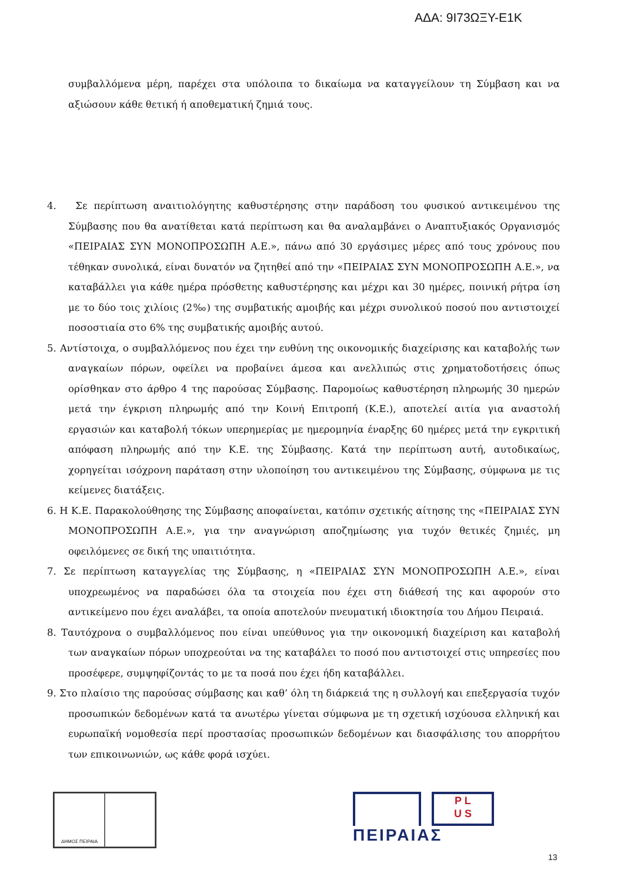ΑΔΑ: 9Ι73ΩΞΥ-Ε1Κ
συμβαλλόμενα μέρη, παρέχει στα υπόλοιπα το δικαίωμα να καταγγείλουν τη Σύμβαση και να αξιώσουν κάθε θετική ή αποθεματική ζημιά τους.
4. Σε περίπτωση αναιτιολόγητης καθυστέρησης στην παράδοση του φυσικού αντικειμένου της Σύμβασης που θα ανατίθεται κατά περίπτωση και θα αναλαμβάνει ο Αναπτυξιακός Οργανισμός «ΠΕΙΡΑΙΑΣ ΣΥΝ ΜΟΝΟΠΡΟΣΩΠΗ Α.Ε.», πάνω από 30 εργάσιμες μέρες από τους χρόνους που τέθηκαν συνολικά, είναι δυνατόν να ζητηθεί από την «ΠΕΙΡΑΙΑΣ ΣΥΝ ΜΟΝΟΠΡΟΣΩΠΗ Α.Ε.», να καταβάλλει για κάθε ημέρα πρόσθετης καθυστέρησης και μέχρι και 30 ημέρες, ποινική ρήτρα ίση με το δύο τοις χιλίοις (2‰) της συμβατικής αμοιβής και μέχρι συνολικού ποσού που αντιστοιχεί ποσοστιαία στο 6% της συμβατικής αμοιβής αυτού.
5. Αντίστοιχα, ο συμβαλλόμενος που έχει την ευθύνη της οικονομικής διαχείρισης και καταβολής των αναγκαίων πόρων, οφείλει να προβαίνει άμεσα και ανελλιπώς στις χρηματοδοτήσεις όπως ορίσθηκαν στο άρθρο 4 της παρούσας Σύμβασης. Παρομοίως καθυστέρηση πληρωμής 30 ημερών μετά την έγκριση πληρωμής από την Κοινή Επιτροπή (Κ.Ε.), αποτελεί αιτία για αναστολή εργασιών και καταβολή τόκων υπερημερίας με ημερομηνία έναρξης 60 ημέρες μετά την εγκριτική απόφαση πληρωμής από την Κ.Ε. της Σύμβασης. Κατά την περίπτωση αυτή, αυτοδικαίως, χορηγείται ισόχρονη παράταση στην υλοποίηση του αντικειμένου της Σύμβασης, σύμφωνα με τις κείμενες διατάξεις.
6. Η Κ.Ε. Παρακολούθησης της Σύμβασης αποφαίνεται, κατόπιν σχετικής αίτησης της «ΠΕΙΡΑΙΑΣ ΣΥΝ ΜΟΝΟΠΡΟΣΩΠΗ Α.Ε.», για την αναγνώριση αποζημίωσης για τυχόν θετικές ζημιές, μη οφειλόμενες σε δική της υπαιτιότητα.
7. Σε περίπτωση καταγγελίας της Σύμβασης, η «ΠΕΙΡΑΙΑΣ ΣΥΝ ΜΟΝΟΠΡΟΣΩΠΗ Α.Ε.», είναι υποχρεωμένος να παραδώσει όλα τα στοιχεία που έχει στη διάθεσή της και αφορούν στο αντικείμενο που έχει αναλάβει, τα οποία αποτελούν πνευματική ιδιοκτησία του Δήμου Πειραιά.
8. Ταυτόχρονα ο συμβαλλόμενος που είναι υπεύθυνος για την οικονομική διαχείριση και καταβολή των αναγκαίων πόρων υποχρεούται να της καταβάλει το ποσό που αντιστοιχεί στις υπηρεσίες που προσέφερε, συμψηφίζοντάς το με τα ποσά που έχει ήδη καταβάλλει.
9. Στο πλαίσιο της παρούσας σύμβασης και καθ’ όλη τη διάρκειά της η συλλογή και επεξεργασία τυχόν προσωπικών δεδομένων κατά τα ανωτέρω γίνεται σύμφωνα με τη σχετική ισχύουσα ελληνική και ευρωπαϊκή νομοθεσία περί προστασίας προσωπικών δεδομένων και διασφάλισης του απορρήτου των επικοινωνιών, ως κάθε φορά ισχύει.
ΔΗΜΟΣ ΠΕΙΡΑΙΑ
P L
U S
ΠΕΙΡΑΙΑΣ
13